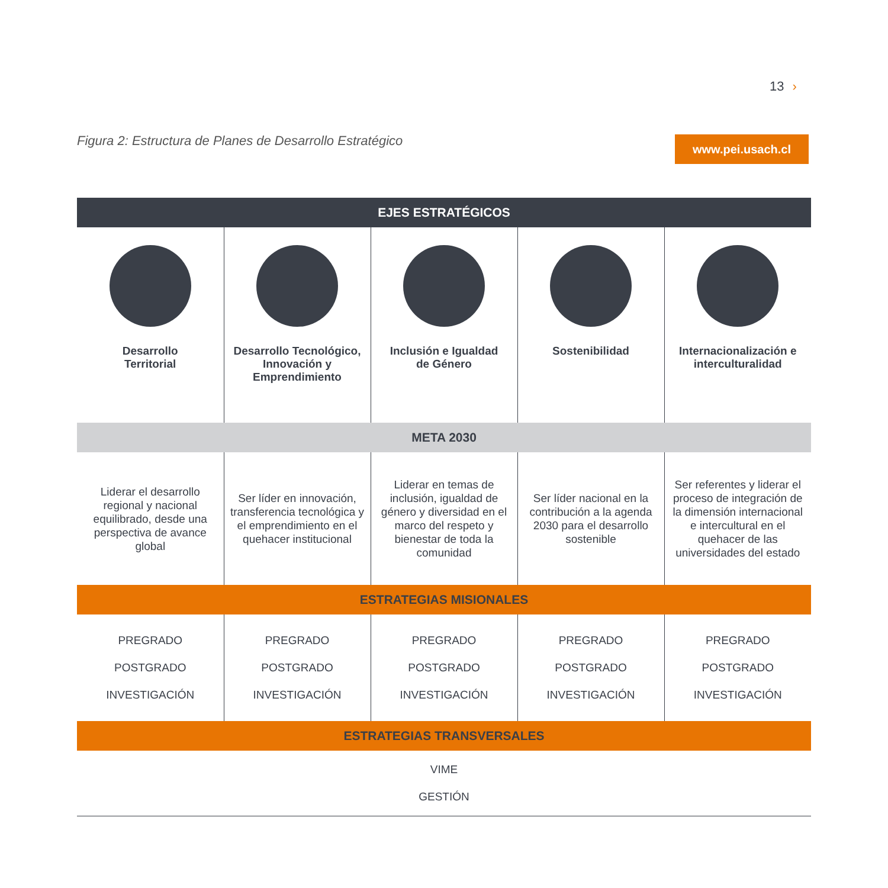13 ›
Figura 2: Estructura de Planes de Desarrollo Estratégico
www.pei.usach.cl
| EJES ESTRATÉGICOS | | | | |
| --- | --- | --- | --- | --- |
| Desarrollo Territorial | Desarrollo Tecnológico, Innovación y Emprendimiento | Inclusión e Igualdad de Género | Sostenibilidad | Internacionalización e interculturalidad |
| META 2030 | | | | |
| Liderar el desarrollo regional y nacional equilibrado, desde una perspectiva de avance global | Ser líder en innovación, transferencia tecnológica y el emprendimiento en el quehacer institucional | Liderar en temas de inclusión, igualdad de género y diversidad en el marco del respeto y bienestar de toda la comunidad | Ser líder nacional en la contribución a la agenda 2030 para el desarrollo sostenible | Ser referentes y liderar el proceso de integración de la dimensión internacional e intercultural en el quehacer de las universidades del estado |
| ESTRATEGIAS MISIONALES | | | | |
| PREGRADO POSTGRADO INVESTIGACIÓN | PREGRADO POSTGRADO INVESTIGACIÓN | PREGRADO POSTGRADO INVESTIGACIÓN | PREGRADO POSTGRADO INVESTIGACIÓN | PREGRADO POSTGRADO INVESTIGACIÓN |
| ESTRATEGIAS TRANSVERSALES | | | | |
| VIME GESTIÓN | | | | |